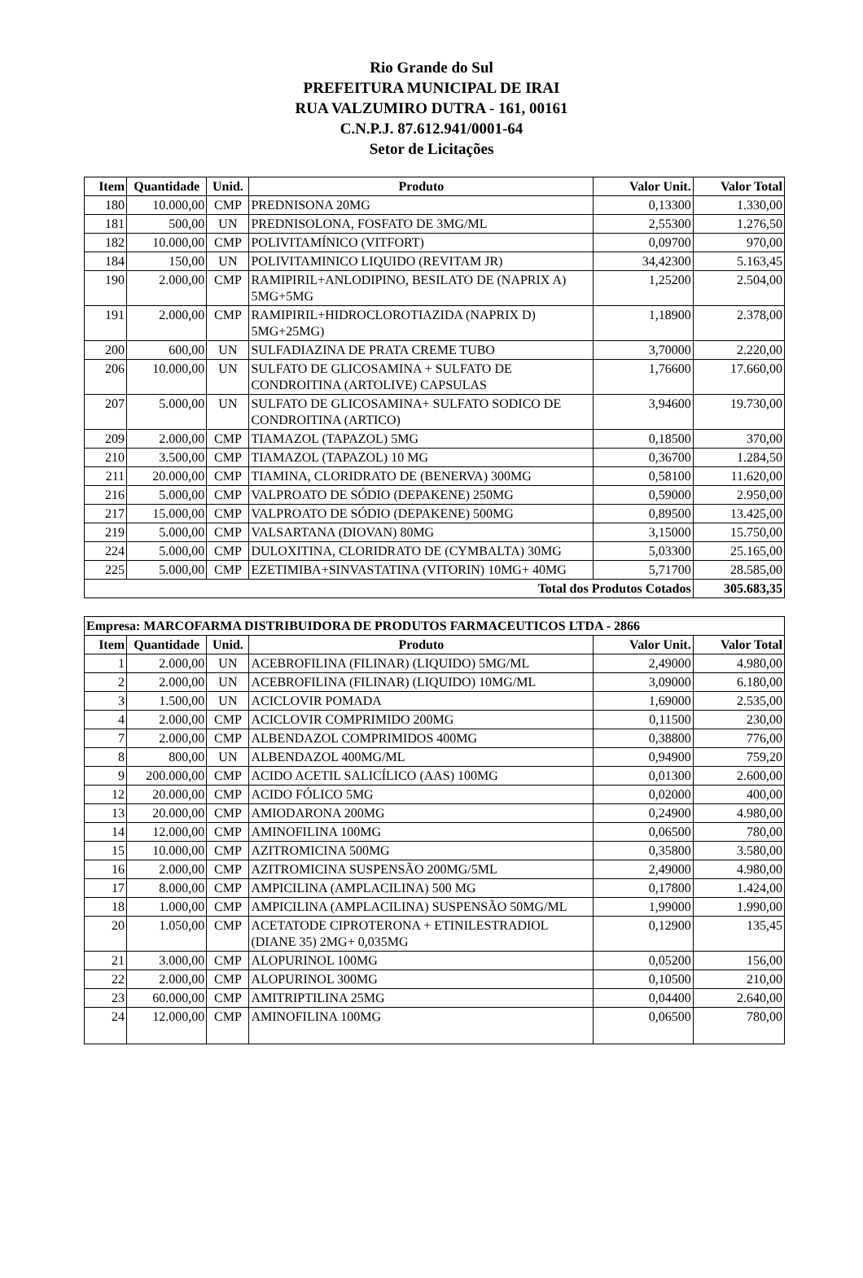Rio Grande do Sul
PREFEITURA MUNICIPAL DE IRAI
RUA VALZUMIRO DUTRA - 161, 00161
C.N.P.J. 87.612.941/0001-64
Setor de Licitações
| Item | Quantidade | Unid. | Produto | Valor Unit. | Valor Total |
| --- | --- | --- | --- | --- | --- |
| 180 | 10.000,00 | CMP | PREDNISONA 20MG | 0,13300 | 1.330,00 |
| 181 | 500,00 | UN | PREDNISOLONA, FOSFATO DE 3MG/ML | 2,55300 | 1.276,50 |
| 182 | 10.000,00 | CMP | POLIVITAMÍNICO (VITFORT) | 0,09700 | 970,00 |
| 184 | 150,00 | UN | POLIVITAMINICO LIQUIDO (REVITAM JR) | 34,42300 | 5.163,45 |
| 190 | 2.000,00 | CMP | RAMIPIRIL+ANLODIPINO, BESILATO DE (NAPRIX A) 5MG+5MG | 1,25200 | 2.504,00 |
| 191 | 2.000,00 | CMP | RAMIPIRIL+HIDROCLOROTIAZIDA (NAPRIX D) 5MG+25MG) | 1,18900 | 2.378,00 |
| 200 | 600,00 | UN | SULFADIAZINA DE PRATA CREME TUBO | 3,70000 | 2.220,00 |
| 206 | 10.000,00 | UN | SULFATO DE GLICOSAMINA + SULFATO DE CONDROITINA (ARTOLIVE) CAPSULAS | 1,76600 | 17.660,00 |
| 207 | 5.000,00 | UN | SULFATO DE GLICOSAMINA+ SULFATO SODICO DE CONDROITINA (ARTICO) | 3,94600 | 19.730,00 |
| 209 | 2.000,00 | CMP | TIAMAZOL (TAPAZOL) 5MG | 0,18500 | 370,00 |
| 210 | 3.500,00 | CMP | TIAMAZOL (TAPAZOL) 10 MG | 0,36700 | 1.284,50 |
| 211 | 20.000,00 | CMP | TIAMINA, CLORIDRATO DE (BENERVA) 300MG | 0,58100 | 11.620,00 |
| 216 | 5.000,00 | CMP | VALPROATO DE SÓDIO (DEPAKENE) 250MG | 0,59000 | 2.950,00 |
| 217 | 15.000,00 | CMP | VALPROATO DE SÓDIO (DEPAKENE) 500MG | 0,89500 | 13.425,00 |
| 219 | 5.000,00 | CMP | VALSARTANA (DIOVAN) 80MG | 3,15000 | 15.750,00 |
| 224 | 5.000,00 | CMP | DULOXITINA, CLORIDRATO DE (CYMBALTA) 30MG | 5,03300 | 25.165,00 |
| 225 | 5.000,00 | CMP | EZETIMIBA+SINVASTATINA (VITORIN) 10MG+ 40MG | 5,71700 | 28.585,00 |
| Total dos Produtos Cotados | | | | | 305.683,35 |
| Empresa: MARCOFARMA DISTRIBUIDORA DE PRODUTOS FARMACEUTICOS LTDA - 2866 | | | | | |
| --- | --- | --- | --- | --- | --- |
| Item | Quantidade | Unid. | Produto | Valor Unit. | Valor Total |
| 1 | 2.000,00 | UN | ACEBROFILINA (FILINAR) (LIQUIDO) 5MG/ML | 2,49000 | 4.980,00 |
| 2 | 2.000,00 | UN | ACEBROFILINA (FILINAR) (LIQUIDO) 10MG/ML | 3,09000 | 6.180,00 |
| 3 | 1.500,00 | UN | ACICLOVIR POMADA | 1,69000 | 2.535,00 |
| 4 | 2.000,00 | CMP | ACICLOVIR COMPRIMIDO 200MG | 0,11500 | 230,00 |
| 7 | 2.000,00 | CMP | ALBENDAZOL COMPRIMIDOS 400MG | 0,38800 | 776,00 |
| 8 | 800,00 | UN | ALBENDAZOL 400MG/ML | 0,94900 | 759,20 |
| 9 | 200.000,00 | CMP | ACIDO ACETIL SALICÍLICO (AAS) 100MG | 0,01300 | 2.600,00 |
| 12 | 20.000,00 | CMP | ACIDO FÓLICO 5MG | 0,02000 | 400,00 |
| 13 | 20.000,00 | CMP | AMIODARONA 200MG | 0,24900 | 4.980,00 |
| 14 | 12.000,00 | CMP | AMINOFILINA 100MG | 0,06500 | 780,00 |
| 15 | 10.000,00 | CMP | AZITROMICINA 500MG | 0,35800 | 3.580,00 |
| 16 | 2.000,00 | CMP | AZITROMICINA SUSPENSÃO 200MG/5ML | 2,49000 | 4.980,00 |
| 17 | 8.000,00 | CMP | AMPICILINA (AMPLACILINA) 500 MG | 0,17800 | 1.424,00 |
| 18 | 1.000,00 | CMP | AMPICILINA (AMPLACILINA) SUSPENSÃO 50MG/ML | 1,99000 | 1.990,00 |
| 20 | 1.050,00 | CMP | ACETATODE CIPROTERONA + ETINILESTRADIOL (DIANE 35) 2MG+ 0,035MG | 0,12900 | 135,45 |
| 21 | 3.000,00 | CMP | ALOPURINOL 100MG | 0,05200 | 156,00 |
| 22 | 2.000,00 | CMP | ALOPURINOL 300MG | 0,10500 | 210,00 |
| 23 | 60.000,00 | CMP | AMITRIPTILINA 25MG | 0,04400 | 2.640,00 |
| 24 | 12.000,00 | CMP | AMINOFILINA 100MG | 0,06500 | 780,00 |